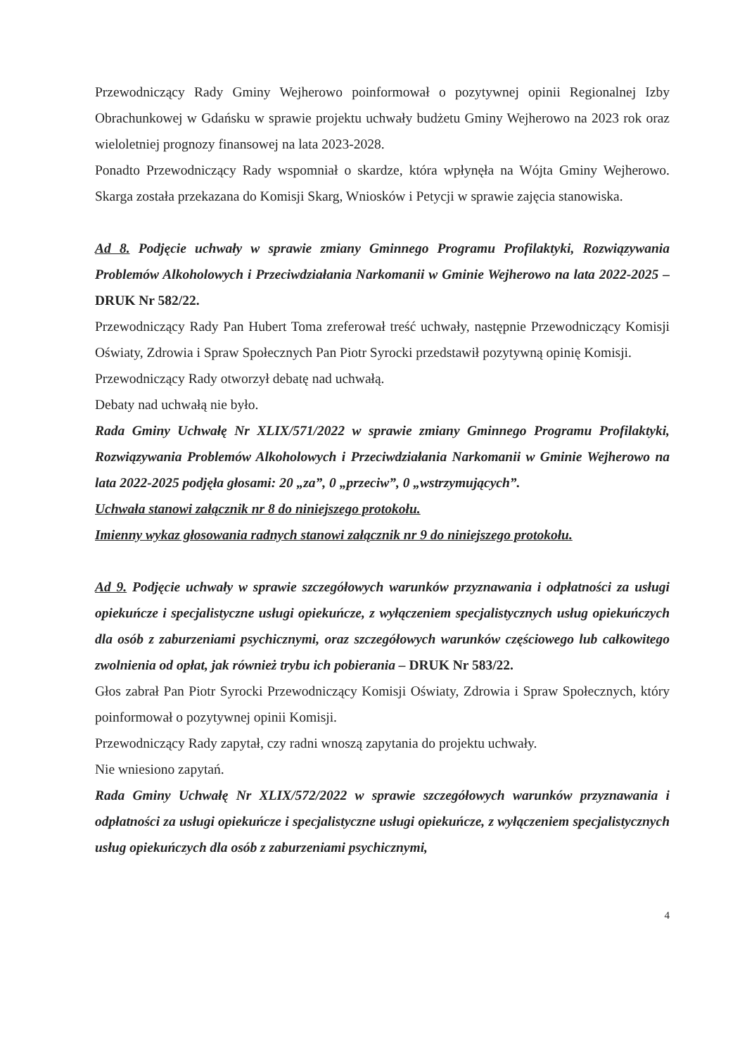Przewodniczący Rady Gminy Wejherowo poinformował o pozytywnej opinii Regionalnej Izby Obrachunkowej w Gdańsku w sprawie projektu uchwały budżetu Gminy Wejherowo na 2023 rok oraz wieloletniej prognozy finansowej na lata 2023-2028.
Ponadto Przewodniczący Rady wspomniał o skardze, która wpłynęła na Wójta Gminy Wejherowo. Skarga została przekazana do Komisji Skarg, Wniosków i Petycji w sprawie zajęcia stanowiska.
Ad 8. Podjęcie uchwały w sprawie zmiany Gminnego Programu Profilaktyki, Rozwiązywania Problemów Alkoholowych i Przeciwdziałania Narkomanii w Gminie Wejherowo na lata 2022-2025 – DRUK Nr 582/22.
Przewodniczący Rady Pan Hubert Toma zreferował treść uchwały, następnie Przewodniczący Komisji Oświaty, Zdrowia i Spraw Społecznych Pan Piotr Syrocki przedstawił pozytywną opinię Komisji.
Przewodniczący Rady otworzył debatę nad uchwałą.
Debaty nad uchwałą nie było.
Rada Gminy Uchwałę Nr XLIX/571/2022 w sprawie zmiany Gminnego Programu Profilaktyki, Rozwiązywania Problemów Alkoholowych i Przeciwdziałania Narkomanii w Gminie Wejherowo na lata 2022-2025 podjęła głosami: 20 „za”, 0 „przeciw”, 0 „wstrzymujących”.
Uchwała stanowi załącznik nr 8 do niniejszego protokołu.
Imienny wykaz głosowania radnych stanowi załącznik nr 9 do niniejszego protokołu.
Ad 9. Podjęcie uchwały w sprawie szczegółowych warunków przyznawania i odpłatności za usługi opiekuńcze i specjalistyczne usługi opiekuńcze, z wyłączeniem specjalistycznych usług opiekuńczych dla osób z zaburzeniami psychicznymi, oraz szczegółowych warunków częściowego lub całkowitego zwolnienia od opłat, jak również trybu ich pobierania – DRUK Nr 583/22.
Głos zabrał Pan Piotr Syrocki Przewodniczący Komisji Oświaty, Zdrowia i Spraw Społecznych, który poinformował o pozytywnej opinii Komisji.
Przewodniczący Rady zapytał, czy radni wnoszą zapytania do projektu uchwały.
Nie wniesiono zapytań.
Rada Gminy Uchwałę Nr XLIX/572/2022 w sprawie szczegółowych warunków przyznawania i odpłatności za usługi opiekuńcze i specjalistyczne usługi opiekuńcze, z wyłączeniem specjalistycznych usług opiekuńczych dla osób z zaburzeniami psychicznymi,
4